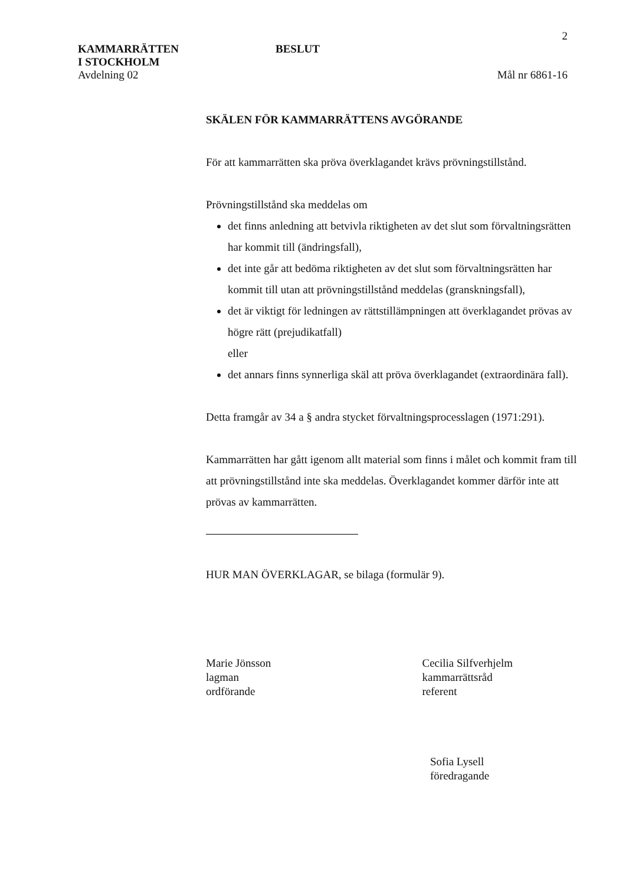2
KAMMARRÄTTEN
I STOCKHOLM
BESLUT
Avdelning 02 Mål nr 6861-16
SKÄLEN FÖR KAMMARRÄTTENS AVGÖRANDE
För att kammarrätten ska pröva överklagandet krävs prövningstillstånd.
Prövningstillstånd ska meddelas om
det finns anledning att betvivla riktigheten av det slut som förvaltningsrätten har kommit till (ändringsfall),
det inte går att bedöma riktigheten av det slut som förvaltningsrätten har kommit till utan att prövningstillstånd meddelas (granskningsfall),
det är viktigt för ledningen av rättstillämpningen att överklagandet prövas av högre rätt (prejudikatfall)
eller
det annars finns synnerliga skäl att pröva överklagandet (extraordinära fall).
Detta framgår av 34 a § andra stycket förvaltningsprocesslagen (1971:291).
Kammarrätten har gått igenom allt material som finns i målet och kommit fram till att prövningstillstånd inte ska meddelas. Överklagandet kommer därför inte att prövas av kammarrätten.
HUR MAN ÖVERKLAGAR, se bilaga (formulär 9).
Marie Jönsson
lagman
ordförande
Cecilia Silfverhjelm
kammarrättsråd
referent
Sofia Lysell
föredragande